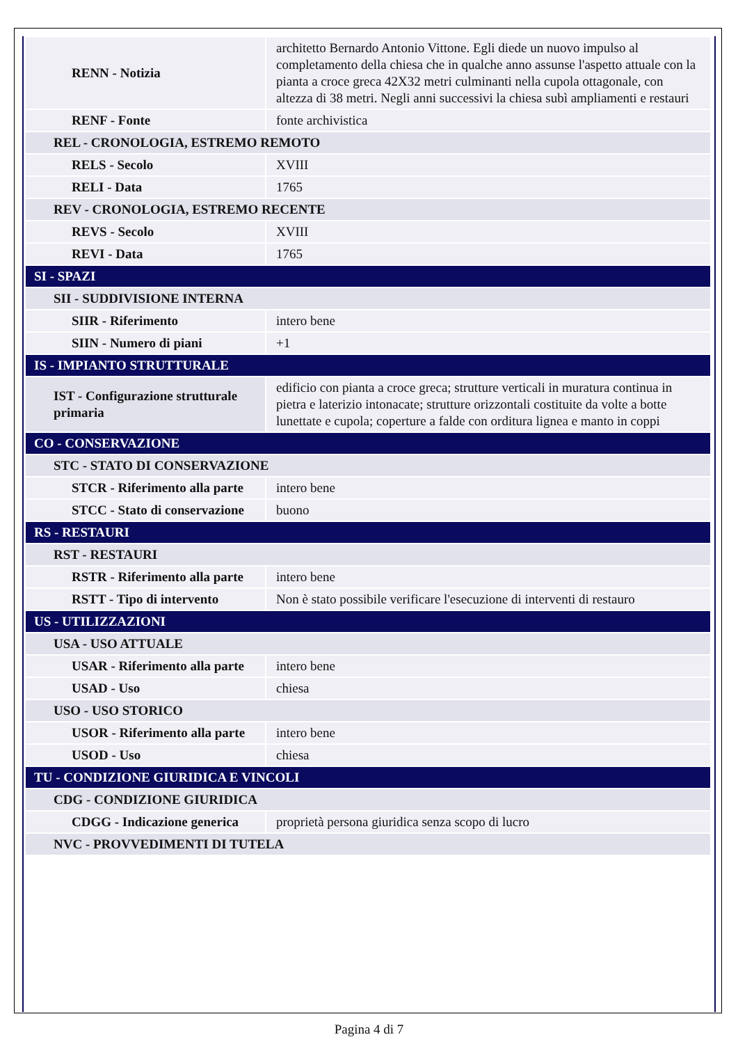| RENN - Notizia | architetto Bernardo Antonio Vittone. Egli diede un nuovo impulso al completamento della chiesa che in qualche anno assunse l'aspetto attuale con la pianta a croce greca 42X32 metri culminanti nella cupola ottagonale, con altezza di 38 metri. Negli anni successivi la chiesa subì ampliamenti e restauri |
| RENF - Fonte | fonte archivistica |
| REL - CRONOLOGIA, ESTREMO REMOTO | |
| RELS - Secolo | XVIII |
| RELI - Data | 1765 |
| REV - CRONOLOGIA, ESTREMO RECENTE | |
| REVS - Secolo | XVIII |
| REVI - Data | 1765 |
| SI - SPAZI | |
| SII - SUDDIVISIONE INTERNA | |
| SIIR - Riferimento | intero bene |
| SIIN - Numero di piani | +1 |
| IS - IMPIANTO STRUTTURALE | |
| IST - Configurazione strutturale primaria | edificio con pianta a croce greca; strutture verticali in muratura continua in pietra e laterizio intonacate; strutture orizzontali costituite da volte a botte lunettate e cupola; coperture a falde con orditura lignea e manto in coppi |
| CO - CONSERVAZIONE | |
| STC - STATO DI CONSERVAZIONE | |
| STCR - Riferimento alla parte | intero bene |
| STCC - Stato di conservazione | buono |
| RS - RESTAURI | |
| RST - RESTAURI | |
| RSTR - Riferimento alla parte | intero bene |
| RSTT - Tipo di intervento | Non è stato possibile verificare l'esecuzione di interventi di restauro |
| US - UTILIZZAZIONI | |
| USA - USO ATTUALE | |
| USAR - Riferimento alla parte | intero bene |
| USAD - Uso | chiesa |
| USO - USO STORICO | |
| USOR - Riferimento alla parte | intero bene |
| USOD - Uso | chiesa |
| TU - CONDIZIONE GIURIDICA E VINCOLI | |
| CDG - CONDIZIONE GIURIDICA | |
| CDGG - Indicazione generica | proprietà persona giuridica senza scopo di lucro |
| NVC - PROVVEDIMENTI DI TUTELA | |
Pagina 4 di 7